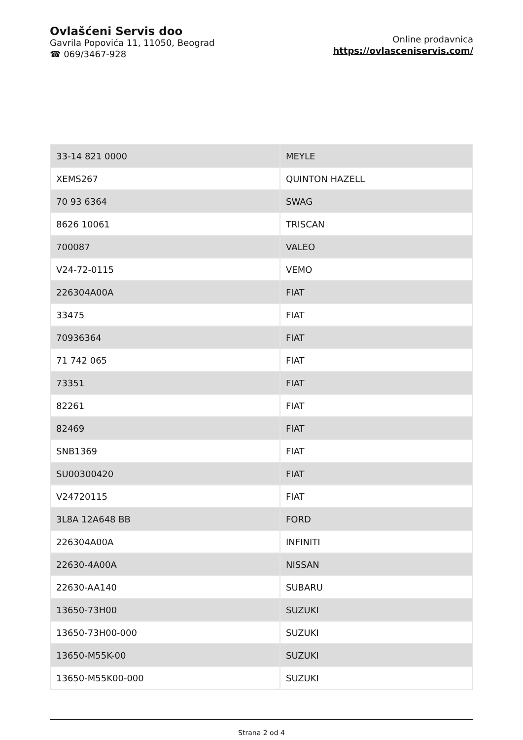Ovlašćeni Servis doo
Gavrila Popovića 11, 11050, Beograd
☎ 069/3467-928
Online prodavnica
https://ovlasceniservis.com/
| 33-14 821 0000 | MEYLE |
| XEMS267 | QUINTON HAZELL |
| 70 93 6364 | SWAG |
| 8626 10061 | TRISCAN |
| 700087 | VALEO |
| V24-72-0115 | VEMO |
| 226304A00A | FIAT |
| 33475 | FIAT |
| 70936364 | FIAT |
| 71 742 065 | FIAT |
| 73351 | FIAT |
| 82261 | FIAT |
| 82469 | FIAT |
| SNB1369 | FIAT |
| SU00300420 | FIAT |
| V24720115 | FIAT |
| 3L8A 12A648 BB | FORD |
| 226304A00A | INFINITI |
| 22630-4A00A | NISSAN |
| 22630-AA140 | SUBARU |
| 13650-73H00 | SUZUKI |
| 13650-73H00-000 | SUZUKI |
| 13650-M55K-00 | SUZUKI |
| 13650-M55K00-000 | SUZUKI |
Strana 2 od 4